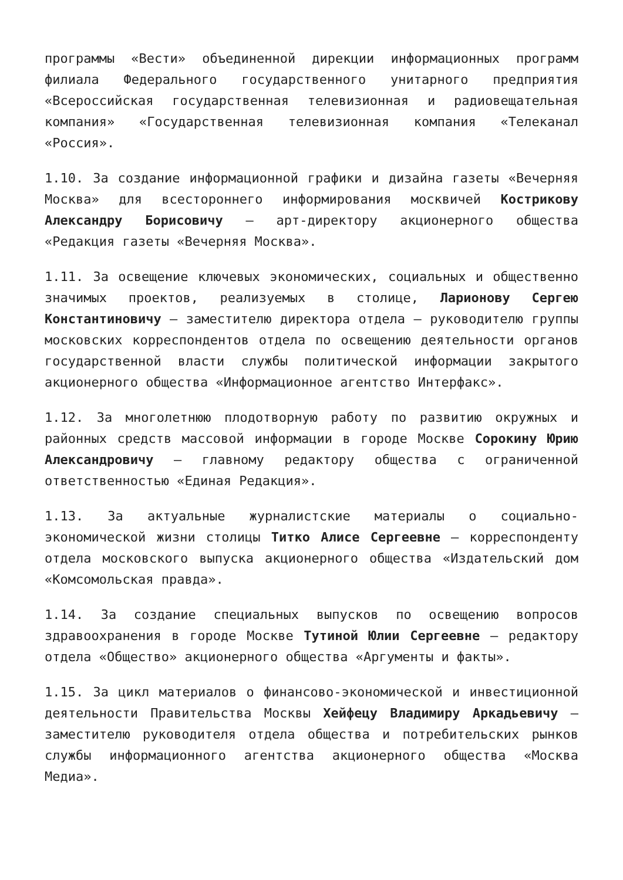программы «Вести» объединенной дирекции информационных программ филиала Федерального государственного унитарного предприятия «Всероссийская государственная телевизионная и радиовещательная компания» «Государственная телевизионная компания «Телеканал «Россия».
1.10. За создание информационной графики и дизайна газеты «Вечерняя Москва» для всестороннего информирования москвичей Кострикову Александру Борисовичу — арт-директору акционерного общества «Редакция газеты «Вечерняя Москва».
1.11. За освещение ключевых экономических, социальных и общественно значимых проектов, реализуемых в столице, Ларионову Сергею Константиновичу — заместителю директора отдела — руководителю группы московских корреспондентов отдела по освещению деятельности органов государственной власти службы политической информации закрытого акционерного общества «Информационное агентство Интерфакс».
1.12. За многолетнюю плодотворную работу по развитию окружных и районных средств массовой информации в городе Москве Сорокину Юрию Александровичу — главному редактору общества с ограниченной ответственностью «Единая Редакция».
1.13. За актуальные журналистские материалы о социально-экономической жизни столицы Титко Алисе Сергеевне — корреспонденту отдела московского выпуска акционерного общества «Издательский дом «Комсомольская правда».
1.14. За создание специальных выпусков по освещению вопросов здравоохранения в городе Москве Тутиной Юлии Сергеевне — редактору отдела «Общество» акционерного общества «Аргументы и факты».
1.15. За цикл материалов о финансово-экономической и инвестиционной деятельности Правительства Москвы Хейфецу Владимиру Аркадьевичу — заместителю руководителя отдела общества и потребительских рынков службы информационного агентства акционерного общества «Москва Медиа».